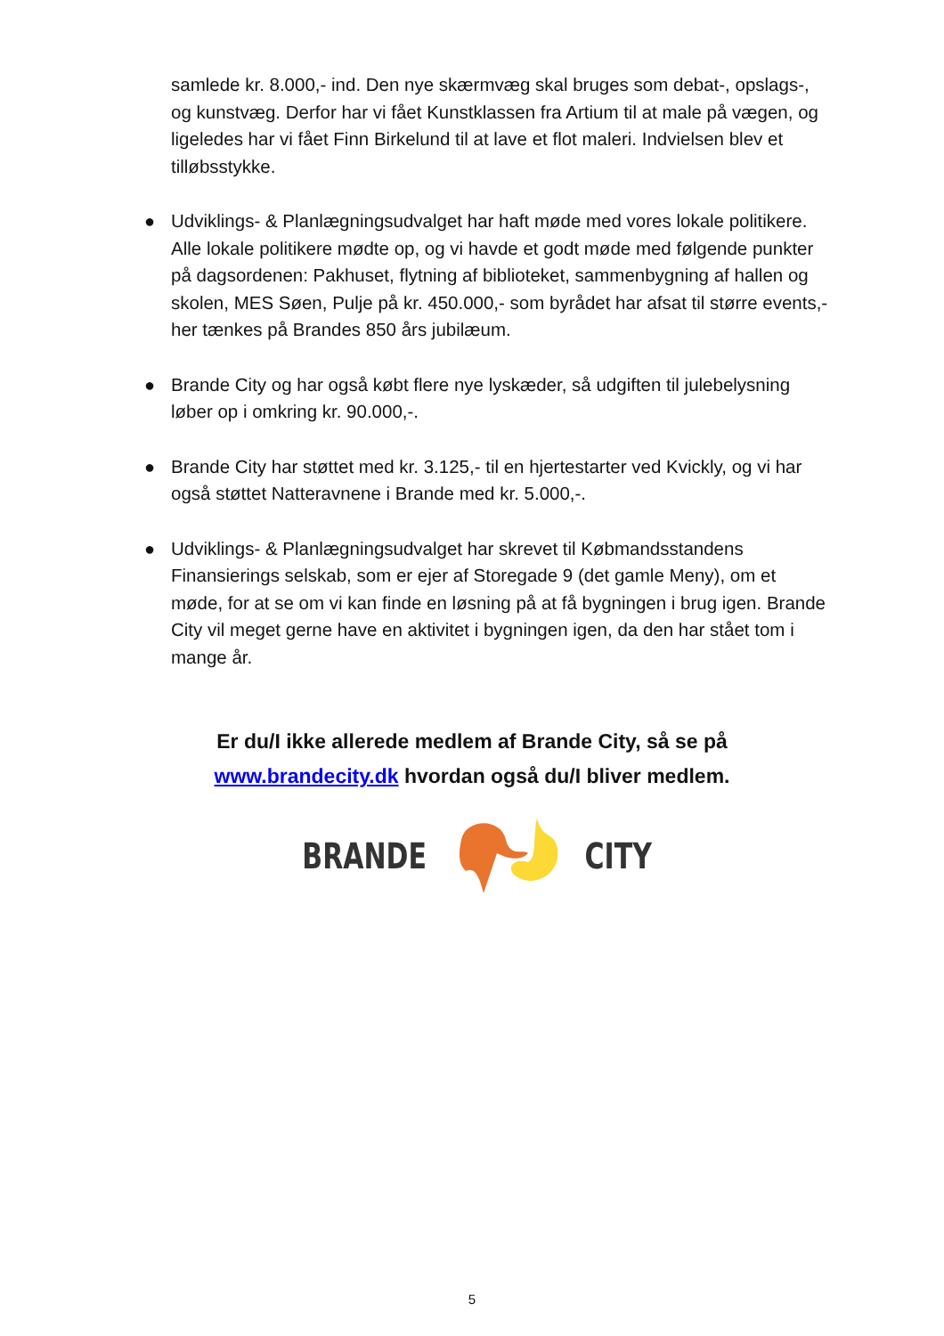samlede kr. 8.000,- ind. Den nye skærmvæg skal bruges som debat-, opslags-, og kunstvæg. Derfor har vi fået Kunstklassen fra Artium til at male på vægen, og ligeledes har vi fået Finn Birkelund til at lave et flot maleri. Indvielsen blev et tilløbsstykke.
● Udviklings- & Planlægningsudvalget har haft møde med vores lokale politikere. Alle lokale politikere mødte op, og vi havde et godt møde med følgende punkter på dagsordenen: Pakhuset, flytning af biblioteket, sammenbygning af hallen og skolen, MES Søen, Pulje på kr. 450.000,- som byrådet har afsat til større events,- her tænkes på Brandes 850 års jubilæum.
● Brande City og har også købt flere nye lyskæder, så udgiften til julebelysning løber op i omkring kr. 90.000,-.
● Brande City har støttet med kr. 3.125,- til en hjertestarter ved Kvickly, og vi har også støttet Natteravnene i Brande med kr. 5.000,-.
● Udviklings- & Planlægningsudvalget har skrevet til Købmandsstandens Finansierings selskab, som er ejer af Storegade 9 (det gamle Meny), om et møde, for at se om vi kan finde en løsning på at få bygningen i brug igen. Brande City vil meget gerne have en aktivitet i bygningen igen, da den har stået tom i mange år.
Er du/I ikke allerede medlem af Brande City, så se på
www.brandecity.dk hvordan også du/I bliver medlem.
BRANDE CITY
5